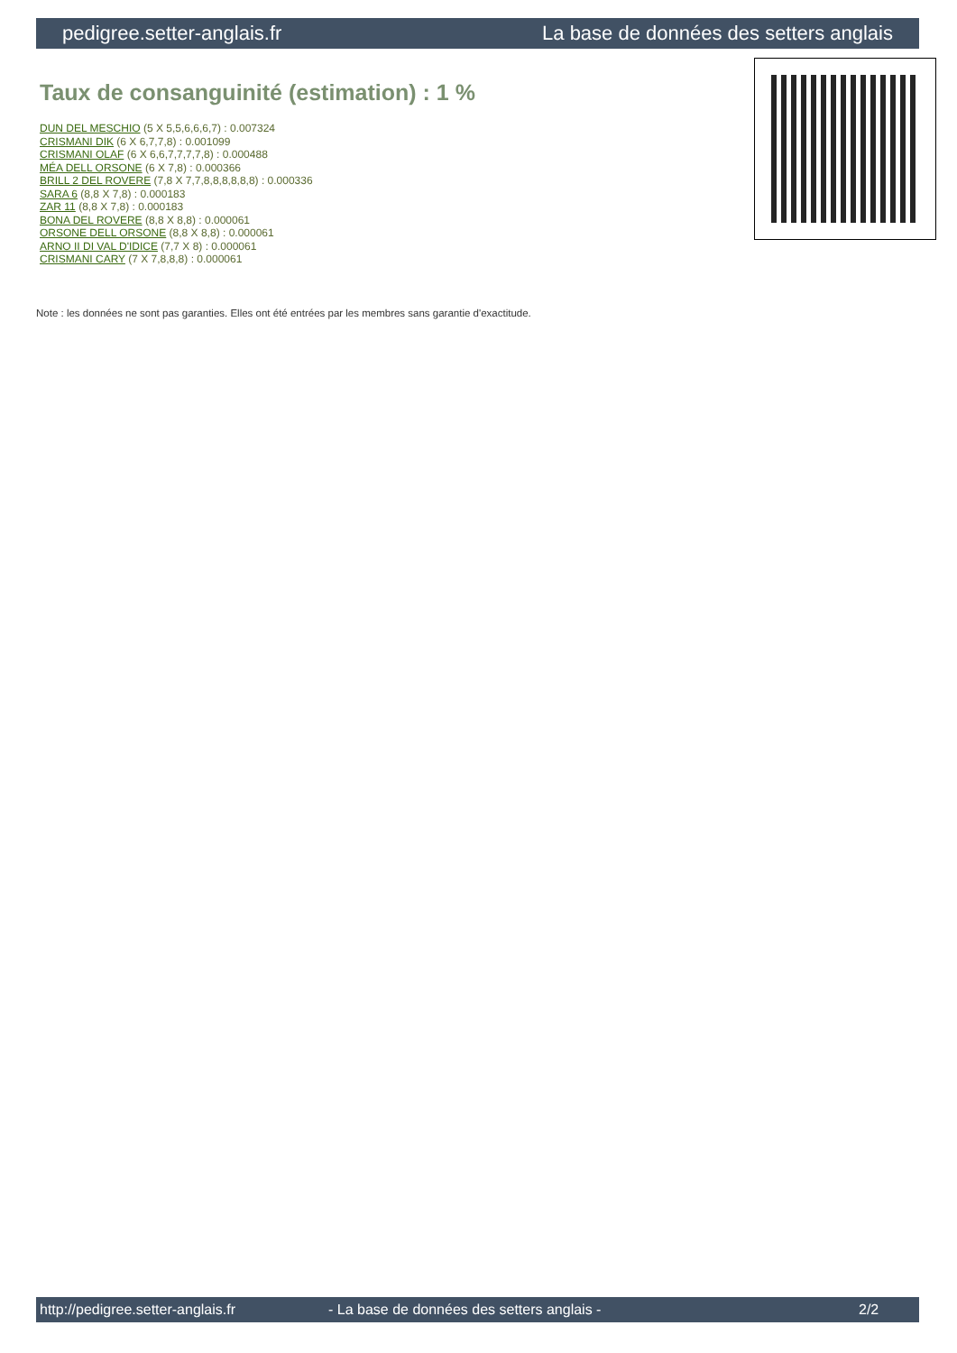pedigree.setter-anglais.fr La base de données des setters anglais
Taux de consanguinité (estimation) : 1 %
DUN DEL MESCHIO (5 X 5,5,6,6,6,7) : 0.007324
CRISMANI DIK (6 X 6,7,7,8) : 0.001099
CRISMANI OLAF (6 X 6,6,7,7,7,7,8) : 0.000488
MÉA DELL ORSONE (6 X 7,8) : 0.000366
BRILL 2 DEL ROVERE (7,8 X 7,7,8,8,8,8,8,8) : 0.000336
SARA 6 (8,8 X 7,8) : 0.000183
ZAR 11 (8,8 X 7,8) : 0.000183
BONA DEL ROVERE (8,8 X 8,8) : 0.000061
ORSONE DELL ORSONE (8,8 X 8,8) : 0.000061
ARNO II DI VAL D'IDICE (7,7 X 8) : 0.000061
CRISMANI CARY (7 X 7,8,8,8) : 0.000061
Note : les données ne sont pas garanties. Elles ont été entrées par les membres sans garantie d'exactitude.
http://pedigree.setter-anglais.fr - La base de données des setters anglais - 2/2